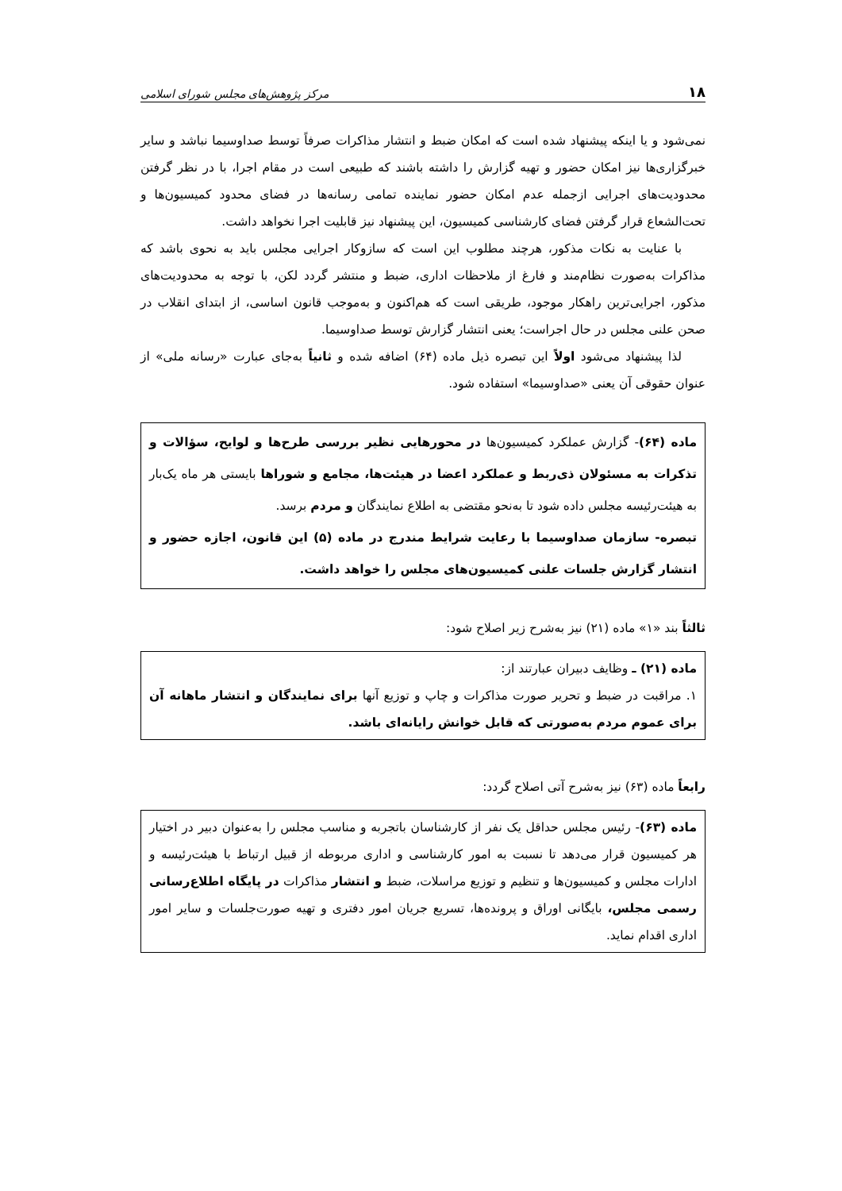۱۸ مرکز پژوهش‌های مجلس شورای اسلامی
نمی‌شود و یا اینکه پیشنهاد شده است که امکان ضبط و انتشار مذاکرات صرفاً توسط صداوسیما نباشد و سایر خبرگزاری‌ها نیز امکان حضور و تهیه گزارش را داشته باشند که طبیعی است در مقام اجرا، با در نظر گرفتن محدودیت‌های اجرایی ازجمله عدم امکان حضور نماینده تمامی رسانه‌ها در فضای محدود کمیسیون‌ها و تحت‌الشعاع قرار گرفتن فضای کارشناسی کمیسیون، این پیشنهاد نیز قابلیت اجرا نخواهد داشت.
با عنایت به نکات مذکور، هرچند مطلوب این است که سازوکار اجرایی مجلس باید به نحوی باشد که مذاکرات به‌صورت نظام‌مند و فارغ از ملاحظات اداری، ضبط و منتشر گردد لکن، با توجه به محدودیت‌های مذکور، اجرایی‌ترین راهکار موجود، طریقی است که هم‌اکنون و به‌موجب قانون اساسی، از ابتدای انقلاب در صحن علنی مجلس در حال اجراست؛ یعنی انتشار گزارش توسط صداوسیما.
لذا پیشنهاد می‌شود اولاً این تبصره ذیل ماده (۶۴) اضافه شده و ثانیاً به‌جای عبارت «رسانه ملی» از عنوان حقوقی آن یعنی «صداوسیما» استفاده شود.
ماده (۶۴)- گزارش عملکرد کمیسیون‌ها در محورهایی نظیر بررسی طرح‌ها و لوایح، سؤالات و تذکرات به مسئولان ذی‌ربط و عملکرد اعضا در هیئت‌ها، مجامع و شوراها بایستی هر ماه یک‌بار به هیئت‌رئیسه مجلس داده شود تا به‌نحو مقتضی به اطلاع نمایندگان و مردم برسد.
تبصره- سازمان صداوسیما با رعایت شرایط مندرج در ماده (۵) این قانون، اجازه حضور و انتشار گزارش جلسات علنی کمیسیون‌های مجلس را خواهد داشت.
ثالثاً بند «۱» ماده (۲۱) نیز به‌شرح زیر اصلاح شود:
ماده (۲۱) ـ وظایف دبیران عبارتند از:
۱. مراقبت در ضبط و تحریر صورت مذاکرات و چاپ و توزیع آنها برای نمایندگان و انتشار ماهانه آن برای عموم مردم به‌صورتی که قابل خوانش رایانه‌ای باشد.
رابعاً ماده (۶۳) نیز به‌شرح آتی اصلاح گردد:
ماده (۶۳)- رئیس مجلس حداقل یک نفر از کارشناسان باتجربه و مناسب مجلس را به‌عنوان دبیر در اختیار هر کمیسیون قرار می‌دهد تا نسبت به امور کارشناسی و اداری مربوطه از قبیل ارتباط با هیئت‌رئیسه و ادارات مجلس و کمیسیون‌ها و تنظیم و توزیع مراسلات، ضبط و انتشار مذاکرات در پایگاه اطلاع‌رسانی رسمی مجلس، بایگانی اوراق و پرونده‌ها، تسریع جریان امور دفتری و تهیه صورت‌جلسات و سایر امور اداری اقدام نماید.